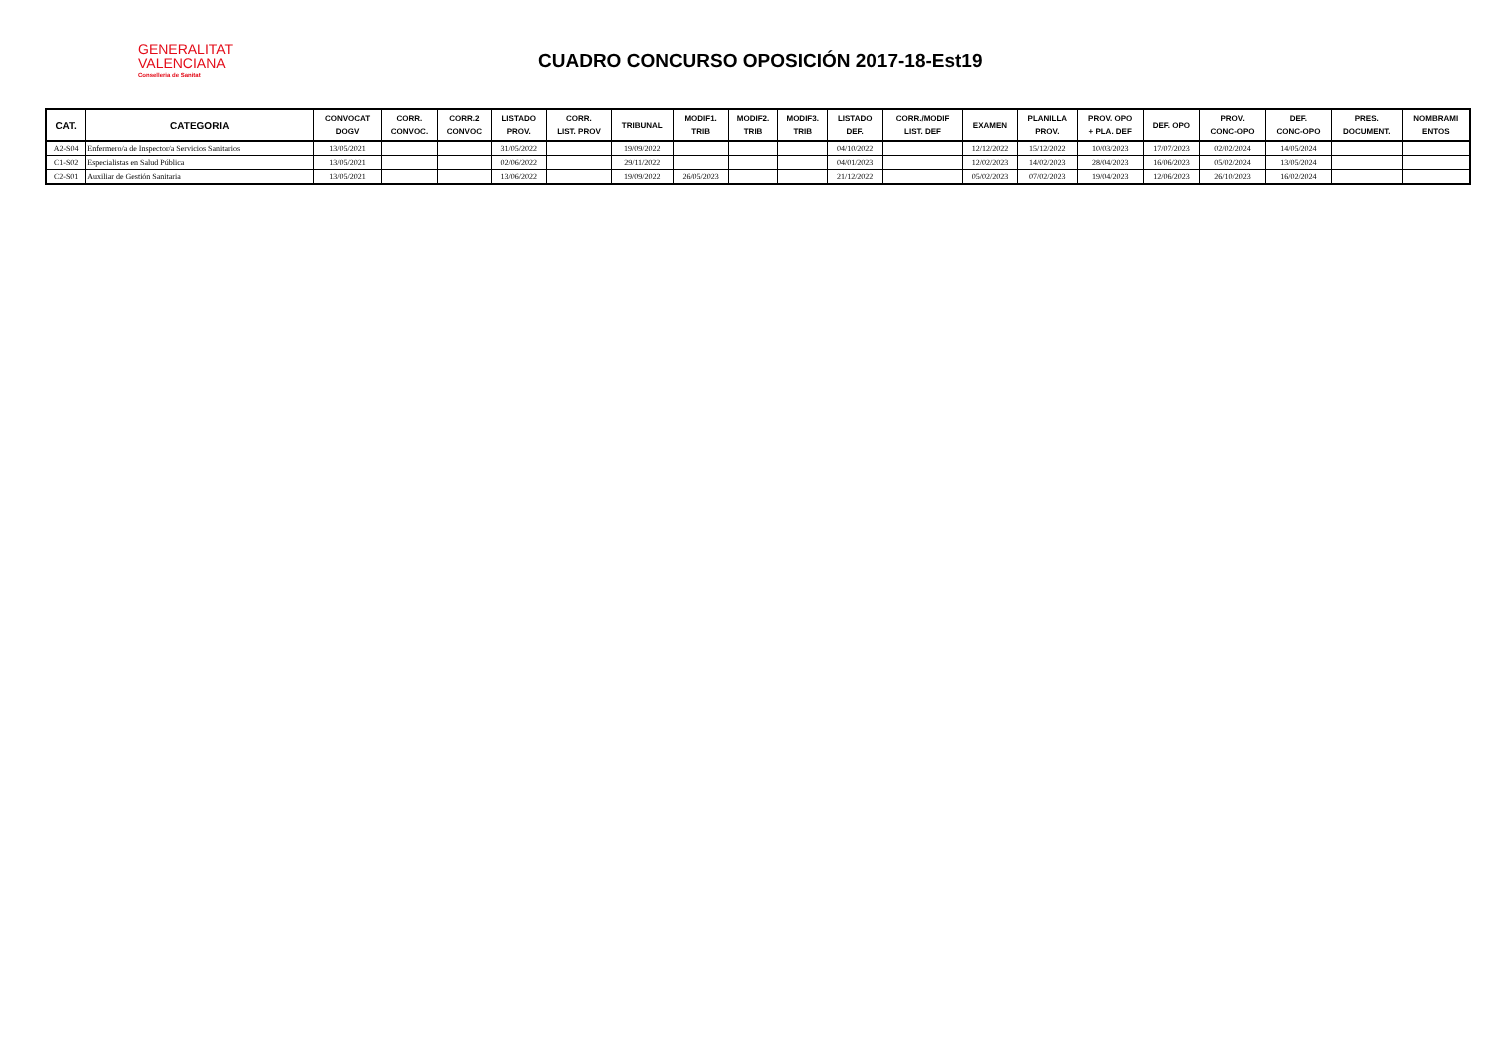GENERALITAT
VALENCIANA
Conselleria de Sanitat
CUADRO CONCURSO OPOSICIÓN 2017-18-Est19
| CAT. | CATEGORIA | CONVOCAT DOGV | CORR. CONVOC. | CORR.2 CONVOC | LISTADO PROV. | CORR. LIST. PROV | TRIBUNAL | MODIF1. TRIB | MODIF2. TRIB | MODIF3. TRIB | LISTADO DEF. | CORR./MODIF LIST. DEF | EXAMEN | PLANILLA PROV. | PROV. OPO + PLA. DEF | DEF. OPO | PROV. CONC-OPO | DEF. CONC-OPO | PRES. DOCUMENT. | NOMBRAMI ENTOS |
| --- | --- | --- | --- | --- | --- | --- | --- | --- | --- | --- | --- | --- | --- | --- | --- | --- | --- | --- | --- | --- |
| A2-S04 | Enfermero/a de Inspector/a Servicios Sanitarios | 13/05/2021 | | | 31/05/2022 | | 19/09/2022 | | | | 04/10/2022 | | 12/12/2022 | 15/12/2022 | 10/03/2023 | 17/07/2023 | 02/02/2024 | 14/05/2024 | | |
| C1-S02 | Especialistas en Salud Pública | 13/05/2021 | | | 02/06/2022 | | 29/11/2022 | | | | 04/01/2023 | | 12/02/2023 | 14/02/2023 | 28/04/2023 | 16/06/2023 | 05/02/2024 | 13/05/2024 | | |
| C2-S01 | Auxiliar de Gestión Sanitaria | 13/05/2021 | | | 13/06/2022 | | 19/09/2022 | 26/05/2023 | | | 21/12/2022 | | 05/02/2023 | 07/02/2023 | 19/04/2023 | 12/06/2023 | 26/10/2023 | 16/02/2024 | | |